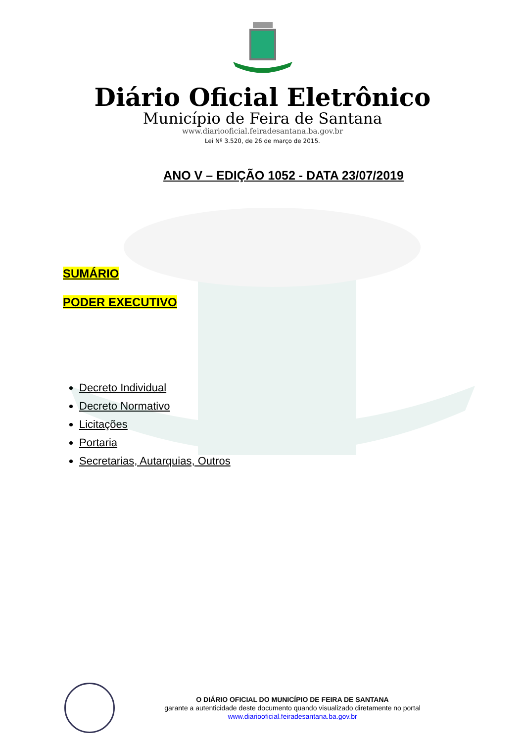Diário Oficial Eletrônico
Município de Feira de Santana
www.diariooficial.feiradesantana.ba.gov.br
Lei Nº 3.520, de 26 de março de 2015.
ANO V – EDIÇÃO 1052 - DATA 23/07/2019
SUMÁRIO
PODER EXECUTIVO
Decreto Individual
Decreto Normativo
Licitações
Portaria
Secretarias, Autarquias, Outros
O DIÁRIO OFICIAL DO MUNICÍPIO DE FEIRA DE SANTANA
garante a autenticidade deste documento quando visualizado diretamente no portal
www.diariooficial.feiradesantana.ba.gov.br